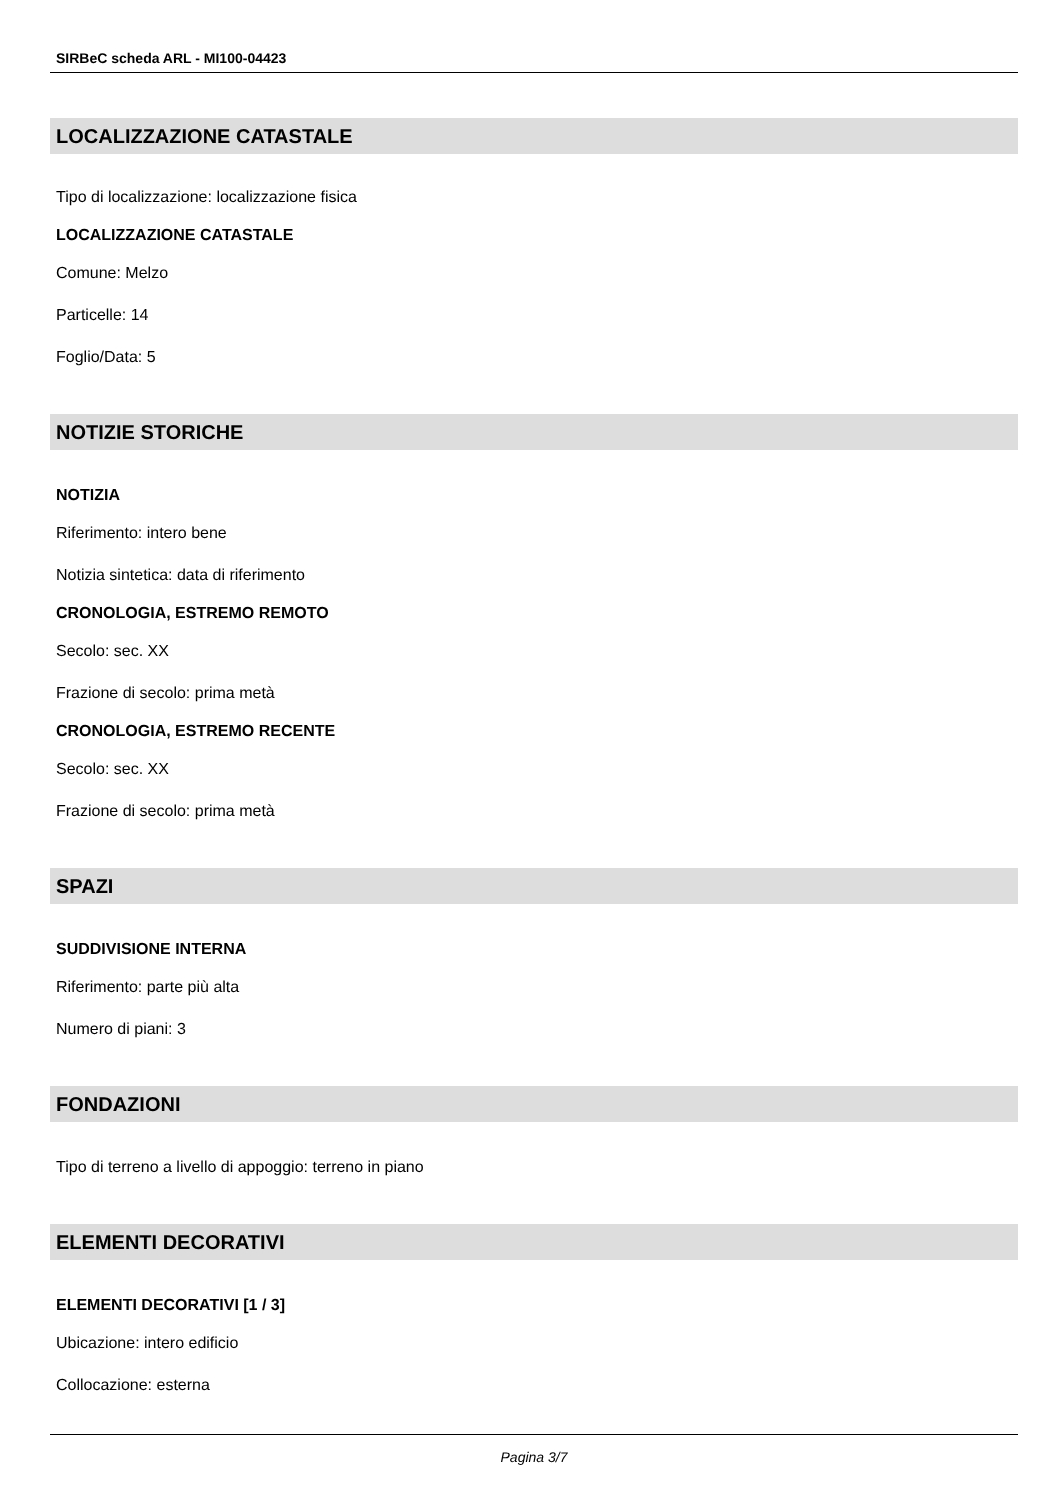SIRBeC scheda ARL - MI100-04423
LOCALIZZAZIONE CATASTALE
Tipo di localizzazione: localizzazione fisica
LOCALIZZAZIONE CATASTALE
Comune: Melzo
Particelle: 14
Foglio/Data: 5
NOTIZIE STORICHE
NOTIZIA
Riferimento: intero bene
Notizia sintetica: data di riferimento
CRONOLOGIA, ESTREMO REMOTO
Secolo: sec. XX
Frazione di secolo: prima metà
CRONOLOGIA, ESTREMO RECENTE
Secolo: sec. XX
Frazione di secolo: prima metà
SPAZI
SUDDIVISIONE INTERNA
Riferimento: parte più alta
Numero di piani: 3
FONDAZIONI
Tipo di terreno a livello di appoggio: terreno in piano
ELEMENTI DECORATIVI
ELEMENTI DECORATIVI [1 / 3]
Ubicazione: intero edificio
Collocazione: esterna
Pagina 3/7